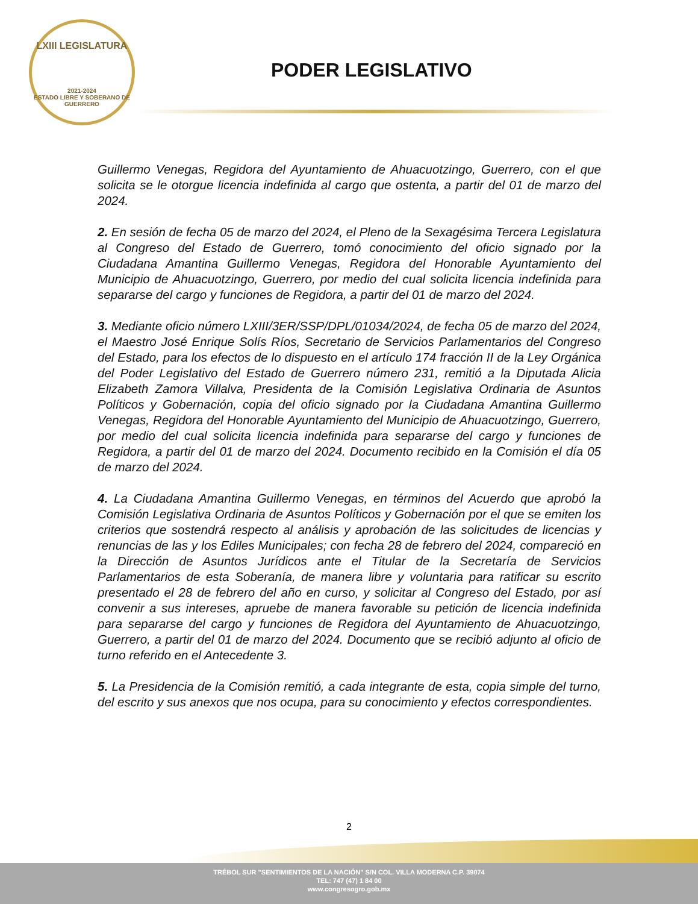LXIII LEGISLATURA
2021-2024
ESTADO LIBRE Y SOBERANO DE GUERRERO
PODER LEGISLATIVO
Guillermo Venegas, Regidora del Ayuntamiento de Ahuacuotzingo, Guerrero, con el que solicita se le otorgue licencia indefinida al cargo que ostenta, a partir del 01 de marzo del 2024.
2. En sesión de fecha 05 de marzo del 2024, el Pleno de la Sexagésima Tercera Legislatura al Congreso del Estado de Guerrero, tomó conocimiento del oficio signado por la Ciudadana Amantina Guillermo Venegas, Regidora del Honorable Ayuntamiento del Municipio de Ahuacuotzingo, Guerrero, por medio del cual solicita licencia indefinida para separarse del cargo y funciones de Regidora, a partir del 01 de marzo del 2024.
3. Mediante oficio número LXIII/3ER/SSP/DPL/01034/2024, de fecha 05 de marzo del 2024, el Maestro José Enrique Solís Ríos, Secretario de Servicios Parlamentarios del Congreso del Estado, para los efectos de lo dispuesto en el artículo 174 fracción II de la Ley Orgánica del Poder Legislativo del Estado de Guerrero número 231, remitió a la Diputada Alicia Elizabeth Zamora Villalva, Presidenta de la Comisión Legislativa Ordinaria de Asuntos Políticos y Gobernación, copia del oficio signado por la Ciudadana Amantina Guillermo Venegas, Regidora del Honorable Ayuntamiento del Municipio de Ahuacuotzingo, Guerrero, por medio del cual solicita licencia indefinida para separarse del cargo y funciones de Regidora, a partir del 01 de marzo del 2024. Documento recibido en la Comisión el día 05 de marzo del 2024.
4. La Ciudadana Amantina Guillermo Venegas, en términos del Acuerdo que aprobó la Comisión Legislativa Ordinaria de Asuntos Políticos y Gobernación por el que se emiten los criterios que sostendrá respecto al análisis y aprobación de las solicitudes de licencias y renuncias de las y los Ediles Municipales; con fecha 28 de febrero del 2024, compareció en la Dirección de Asuntos Jurídicos ante el Titular de la Secretaría de Servicios Parlamentarios de esta Soberanía, de manera libre y voluntaria para ratificar su escrito presentado el 28 de febrero del año en curso, y solicitar al Congreso del Estado, por así convenir a sus intereses, apruebe de manera favorable su petición de licencia indefinida para separarse del cargo y funciones de Regidora del Ayuntamiento de Ahuacuotzingo, Guerrero, a partir del 01 de marzo del 2024. Documento que se recibió adjunto al oficio de turno referido en el Antecedente 3.
5. La Presidencia de la Comisión remitió, a cada integrante de esta, copia simple del turno, del escrito y sus anexos que nos ocupa, para su conocimiento y efectos correspondientes.
2
TRÉBOL SUR "SENTIMIENTOS DE LA NACIÓN" S/N COL. VILLA MODERNA C.P. 39074
TEL: 747 (47) 1 84 00
www.congresogro.gob.mx